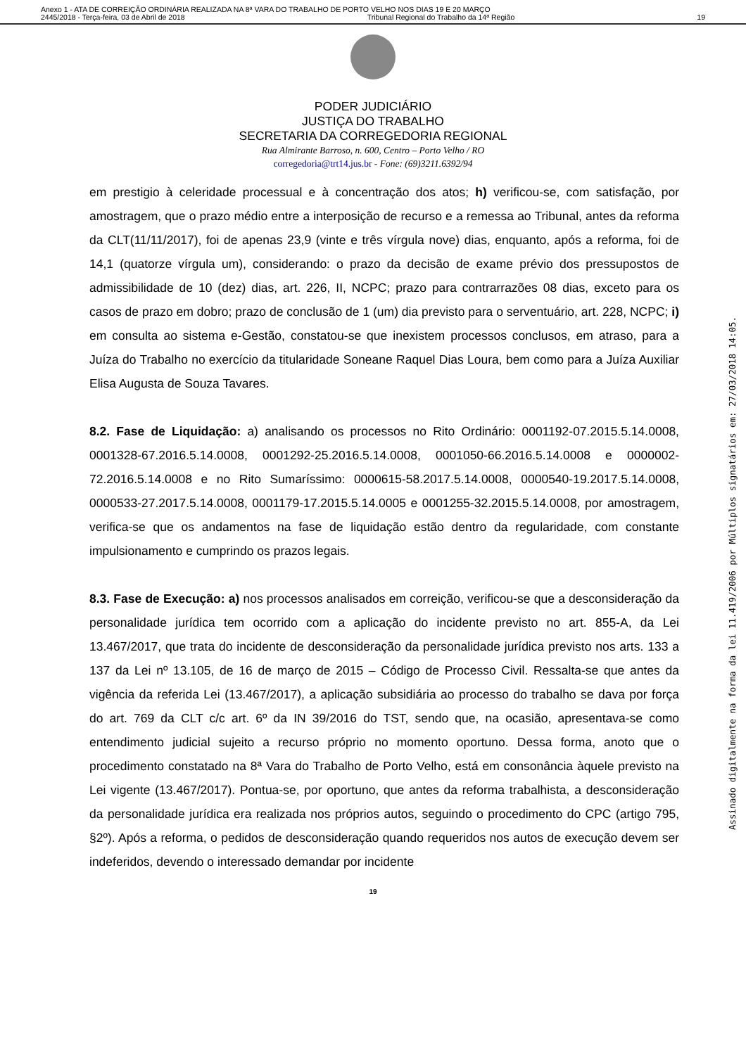Anexo 1 - ATA DE CORREIÇÃO ORDINÁRIA REALIZADA NA 8ª VARA DO TRABALHO DE PORTO VELHO NOS DIAS 19 E 20 MARÇO
2445/2018 - Terça-feira, 03 de Abril de 2018 Tribunal Regional do Trabalho da 14ª Região 19
PODER JUDICIÁRIO
JUSTIÇA DO TRABALHO
SECRETARIA DA CORREGEDORIA REGIONAL
Rua Almirante Barroso, n. 600, Centro – Porto Velho / RO
corregedoria@trt14.jus.br - Fone: (69)3211.6392/94
em prestigio à celeridade processual e à concentração dos atos; h) verificou-se, com satisfação, por amostragem, que o prazo médio entre a interposição de recurso e a remessa ao Tribunal, antes da reforma da CLT(11/11/2017), foi de apenas 23,9 (vinte e três vírgula nove) dias, enquanto, após a reforma, foi de 14,1 (quatorze vírgula um), considerando: o prazo da decisão de exame prévio dos pressupostos de admissibilidade de 10 (dez) dias, art. 226, II, NCPC; prazo para contrarrazões 08 dias, exceto para os casos de prazo em dobro; prazo de conclusão de 1 (um) dia previsto para o serventuário, art. 228, NCPC; i) em consulta ao sistema e-Gestão, constatou-se que inexistem processos conclusos, em atraso, para a Juíza do Trabalho no exercício da titularidade Soneane Raquel Dias Loura, bem como para a Juíza Auxiliar Elisa Augusta de Souza Tavares.
8.2. Fase de Liquidação: a) analisando os processos no Rito Ordinário: 0001192-07.2015.5.14.0008, 0001328-67.2016.5.14.0008, 0001292-25.2016.5.14.0008, 0001050-66.2016.5.14.0008 e 0000002-72.2016.5.14.0008 e no Rito Sumaríssimo: 0000615-58.2017.5.14.0008, 0000540-19.2017.5.14.0008, 0000533-27.2017.5.14.0008, 0001179-17.2015.5.14.0005 e 0001255-32.2015.5.14.0008, por amostragem, verifica-se que os andamentos na fase de liquidação estão dentro da regularidade, com constante impulsionamento e cumprindo os prazos legais.
8.3. Fase de Execução: a) nos processos analisados em correição, verificou-se que a desconsideração da personalidade jurídica tem ocorrido com a aplicação do incidente previsto no art. 855-A, da Lei 13.467/2017, que trata do incidente de desconsideração da personalidade jurídica previsto nos arts. 133 a 137 da Lei nº 13.105, de 16 de março de 2015 – Código de Processo Civil. Ressalta-se que antes da vigência da referida Lei (13.467/2017), a aplicação subsidiária ao processo do trabalho se dava por força do art. 769 da CLT c/c art. 6º da IN 39/2016 do TST, sendo que, na ocasião, apresentava-se como entendimento judicial sujeito a recurso próprio no momento oportuno. Dessa forma, anoto que o procedimento constatado na 8ª Vara do Trabalho de Porto Velho, está em consonância àquele previsto na Lei vigente (13.467/2017). Pontua-se, por oportuno, que antes da reforma trabalhista, a desconsideração da personalidade jurídica era realizada nos próprios autos, seguindo o procedimento do CPC (artigo 795, §2º). Após a reforma, o pedidos de desconsideração quando requeridos nos autos de execução devem ser indeferidos, devendo o interessado demandar por incidente
19
Assinado digitalmente na forma da lei 11.419/2006 por Múltiplos signatários em: 27/03/2018 14:05.